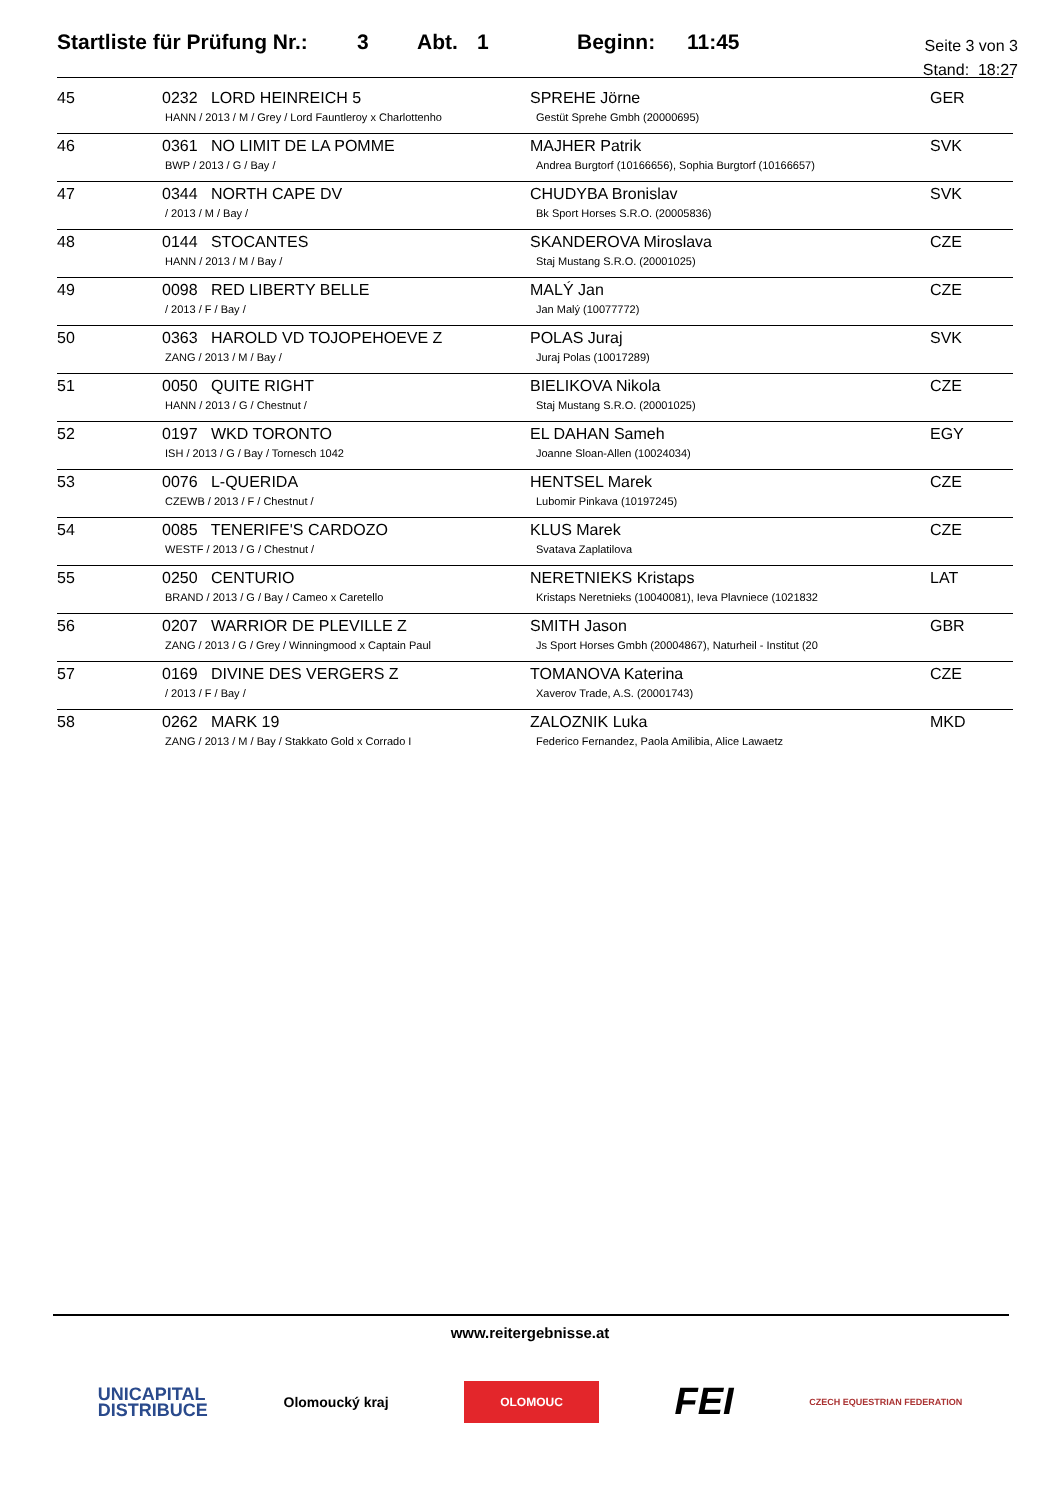Startliste für Prüfung Nr.: 3 Abt. 1 Beginn: 11:45
Seite 3 von 3
Stand: 18:27
| 45 | 0232 LORD HEINREICH 5 HANN / 2013 / M / Grey / Lord Fauntleroy x Charlottenho | SPREHE Jörne Gestüt Sprehe Gmbh (20000695) | GER |
| 46 | 0361 NO LIMIT DE LA POMME BWP / 2013 / G / Bay / | MAJHER Patrik Andrea Burgtorf (10166656), Sophia Burgtorf (10166657) | SVK |
| 47 | 0344 NORTH CAPE DV / 2013 / M / Bay / | CHUDYBA Bronislav Bk Sport Horses S.R.O. (20005836) | SVK |
| 48 | 0144 STOCANTES HANN / 2013 / M / Bay / | SKANDEROVA Miroslava Staj Mustang S.R.O. (20001025) | CZE |
| 49 | 0098 RED LIBERTY BELLE / 2013 / F / Bay / | MALÝ Jan Jan Malý (10077772) | CZE |
| 50 | 0363 HAROLD VD TOJOPEHOEVE Z ZANG / 2013 / M / Bay / | POLAS Juraj Juraj Polas (10017289) | SVK |
| 51 | 0050 QUITE RIGHT HANN / 2013 / G / Chestnut / | BIELIKOVA Nikola Staj Mustang S.R.O. (20001025) | CZE |
| 52 | 0197 WKD TORONTO ISH / 2013 / G / Bay / Tornesch 1042 | EL DAHAN Sameh Joanne Sloan-Allen (10024034) | EGY |
| 53 | 0076 L-QUERIDA CZEWB / 2013 / F / Chestnut / | HENTSEL Marek Lubomir Pinkava (10197245) | CZE |
| 54 | 0085 TENERIFE'S CARDOZO WESTF / 2013 / G / Chestnut / | KLUS Marek Svatava Zaplatilova | CZE |
| 55 | 0250 CENTURIO BRAND / 2013 / G / Bay / Cameo x Caretello | NERETNIEKS Kristaps Kristaps Neretnieks (10040081), Ieva Plavniece (1021832 | LAT |
| 56 | 0207 WARRIOR DE PLEVILLE Z ZANG / 2013 / G / Grey / Winningmood x Captain Paul | SMITH Jason Js Sport Horses Gmbh (20004867), Naturheil - Institut (20 | GBR |
| 57 | 0169 DIVINE DES VERGERS Z / 2013 / F / Bay / | TOMANOVA Katerina Xaverov Trade, A.S. (20001743) | CZE |
| 58 | 0262 MARK 19 ZANG / 2013 / M / Bay / Stakkato Gold x Corrado I | ZALOZNIK Luka Federico Fernandez, Paola Amilibia, Alice Lawaetz | MKD |
www.reitergebnisse.at
UNICAPITAL
DISTRIBUCE Olomoucký kraj OLOMOUC FEI CZECH EQUESTRIAN FEDERATION